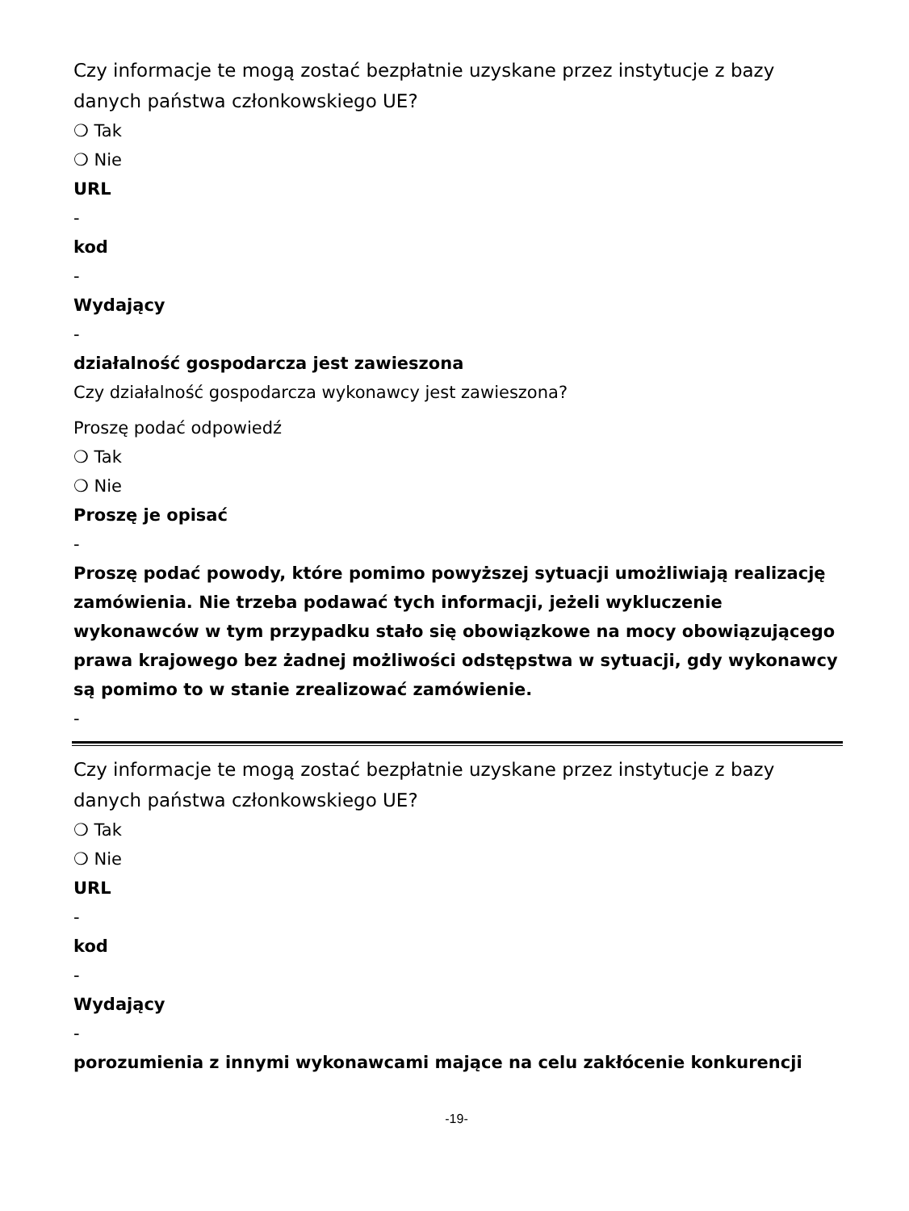Czy informacje te mogą zostać bezpłatnie uzyskane przez instytucje z bazy danych państwa członkowskiego UE?
❍ Tak
❍ Nie
URL
-
kod
-
Wydający
-
działalność gospodarcza jest zawieszona
Czy działalność gospodarcza wykonawcy jest zawieszona?
Proszę podać odpowiedź
❍ Tak
❍ Nie
Proszę je opisać
-
Proszę podać powody, które pomimo powyższej sytuacji umożliwiają realizację zamówienia. Nie trzeba podawać tych informacji, jeżeli wykluczenie wykonawców w tym przypadku stało się obowiązkowe na mocy obowiązującego prawa krajowego bez żadnej możliwości odstępstwa w sytuacji, gdy wykonawcy są pomimo to w stanie zrealizować zamówienie.
-
Czy informacje te mogą zostać bezpłatnie uzyskane przez instytucje z bazy danych państwa członkowskiego UE?
❍ Tak
❍ Nie
URL
-
kod
-
Wydający
-
porozumienia z innymi wykonawcami mające na celu zakłócenie konkurencji
-19-